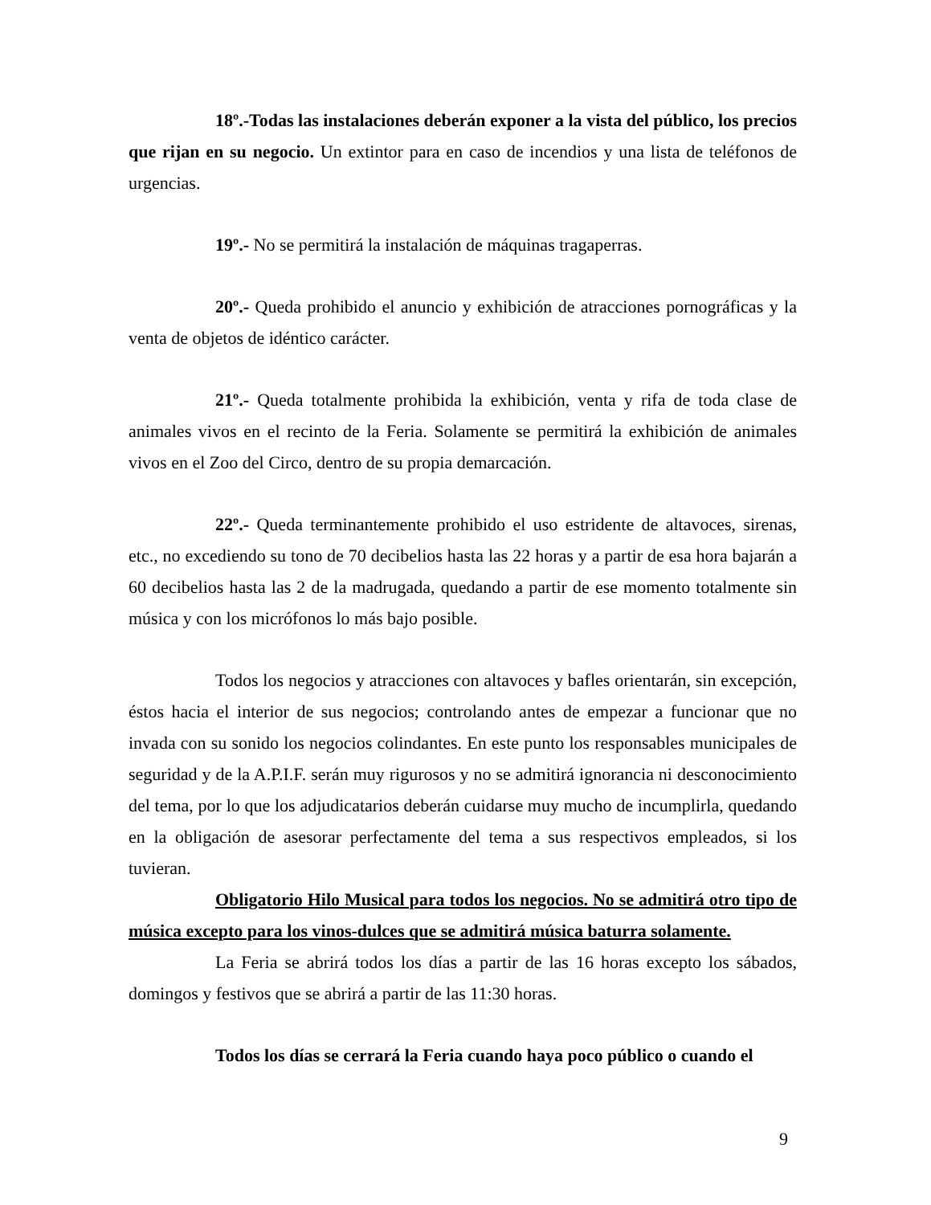18º.-Todas las instalaciones deberán exponer a la vista del público, los precios que rijan en su negocio. Un extintor para en caso de incendios y una lista de teléfonos de urgencias.
19º.- No se permitirá la instalación de máquinas tragaperras.
20º.- Queda prohibido el anuncio y exhibición de atracciones pornográficas y la venta de objetos de idéntico carácter.
21º.- Queda totalmente prohibida la exhibición, venta y rifa de toda clase de animales vivos en el recinto de la Feria. Solamente se permitirá la exhibición de animales vivos en el Zoo del Circo, dentro de su propia demarcación.
22º.- Queda terminantemente prohibido el uso estridente de altavoces, sirenas, etc., no excediendo su tono de 70 decibelios hasta las 22 horas y a partir de esa hora bajarán a 60 decibelios hasta las 2 de la madrugada, quedando a partir de ese momento totalmente sin música y con los micrófonos lo más bajo posible.
Todos los negocios y atracciones con altavoces y bafles orientarán, sin excepción, éstos hacia el interior de sus negocios; controlando antes de empezar a funcionar que no invada con su sonido los negocios colindantes. En este punto los responsables municipales de seguridad y de la A.P.I.F. serán muy rigurosos y no se admitirá ignorancia ni desconocimiento del tema, por lo que los adjudicatarios deberán cuidarse muy mucho de incumplirla, quedando en la obligación de asesorar perfectamente del tema a sus respectivos empleados, si los tuvieran.
Obligatorio Hilo Musical para todos los negocios. No se admitirá otro tipo de música excepto para los vinos-dulces que se admitirá música baturra solamente.
La Feria se abrirá todos los días a partir de las 16 horas excepto los sábados, domingos y festivos que se abrirá a partir de las 11:30 horas.
Todos los días se cerrará la Feria cuando haya poco público o cuando el
9